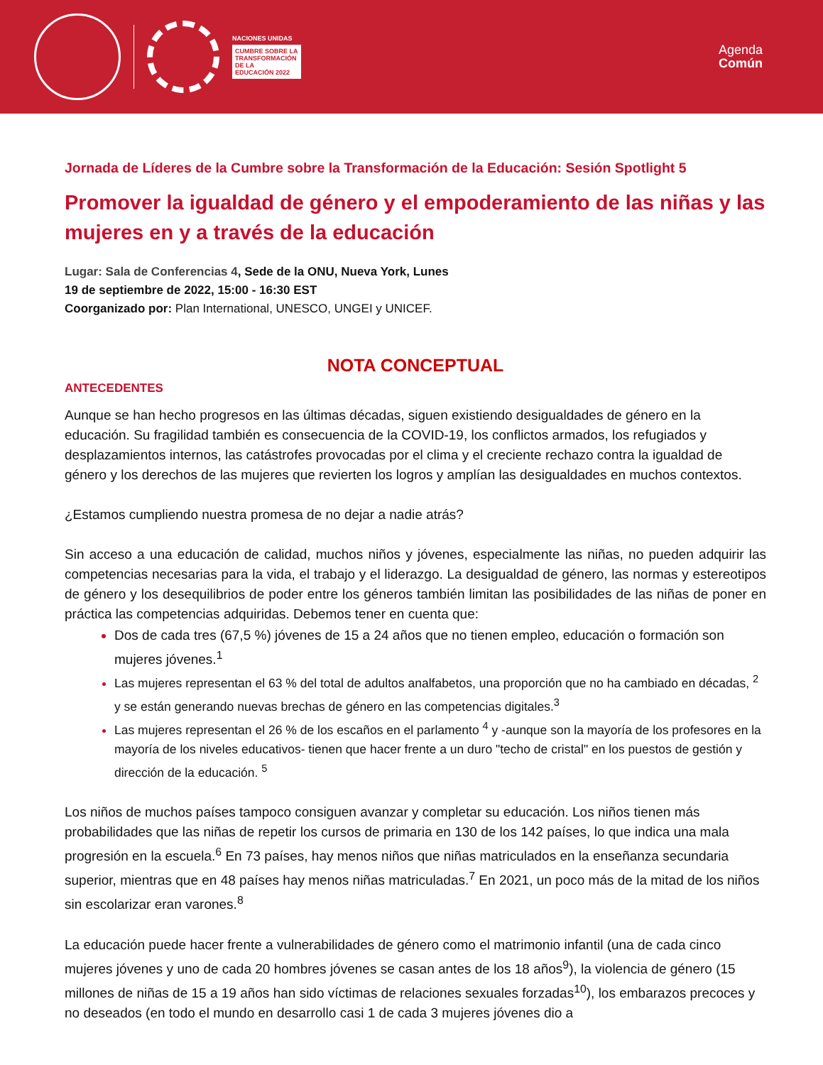NACIONES UNIDAS
CUMBRE SOBRE LA
TRANSFORMACIÓN
DE LA
EDUCACIÓN 2022
Agenda
Común
Jornada de Líderes de la Cumbre sobre la Transformación de la Educación: Sesión Spotlight 5
Promover la igualdad de género y el empoderamiento de las niñas y las mujeres en y a través de la educación
Lugar: Sala de Conferencias 4, Sede de la ONU, Nueva York, Lunes
19 de septiembre de 2022, 15:00 - 16:30 EST
Coorganizado por: Plan International, UNESCO, UNGEI y UNICEF.
NOTA CONCEPTUAL
ANTECEDENTES
Aunque se han hecho progresos en las últimas décadas, siguen existiendo desigualdades de género en la educación. Su fragilidad también es consecuencia de la COVID-19, los conflictos armados, los refugiados y desplazamientos internos, las catástrofes provocadas por el clima y el creciente rechazo contra la igualdad de género y los derechos de las mujeres que revierten los logros y amplían las desigualdades en muchos contextos.
¿Estamos cumpliendo nuestra promesa de no dejar a nadie atrás?
Sin acceso a una educación de calidad, muchos niños y jóvenes, especialmente las niñas, no pueden adquirir las competencias necesarias para la vida, el trabajo y el liderazgo. La desigualdad de género, las normas y estereotipos de género y los desequilibrios de poder entre los géneros también limitan las posibilidades de las niñas de poner en práctica las competencias adquiridas. Debemos tener en cuenta que:
Dos de cada tres (67,5 %) jóvenes de 15 a 24 años que no tienen empleo, educación o formación son mujeres jóvenes.<sup>1</sup>
Las mujeres representan el 63 % del total de adultos analfabetos, una proporción que no ha cambiado en décadas, <sup>2</sup> y se están generando nuevas brechas de género en las competencias digitales.<sup>3</sup>
Las mujeres representan el 26 % de los escaños en el parlamento <sup>4</sup> y -aunque son la mayoría de los profesores en la mayoría de los niveles educativos- tienen que hacer frente a un duro "techo de cristal" en los puestos de gestión y dirección de la educación. <sup>5</sup>
Los niños de muchos países tampoco consiguen avanzar y completar su educación. Los niños tienen más probabilidades que las niñas de repetir los cursos de primaria en 130 de los 142 países, lo que indica una mala progresión en la escuela.<sup>6</sup> En 73 países, hay menos niños que niñas matriculados en la enseñanza secundaria superior, mientras que en 48 países hay menos niñas matriculadas.<sup>7</sup> En 2021, un poco más de la mitad de los niños sin escolarizar eran varones.<sup>8</sup>
La educación puede hacer frente a vulnerabilidades de género como el matrimonio infantil (una de cada cinco mujeres jóvenes y uno de cada 20 hombres jóvenes se casan antes de los 18 años<sup>9</sup>), la violencia de género (15 millones de niñas de 15 a 19 años han sido víctimas de relaciones sexuales forzadas<sup>10</sup>), los embarazos precoces y no deseados (en todo el mundo en desarrollo casi 1 de cada 3 mujeres jóvenes dio a